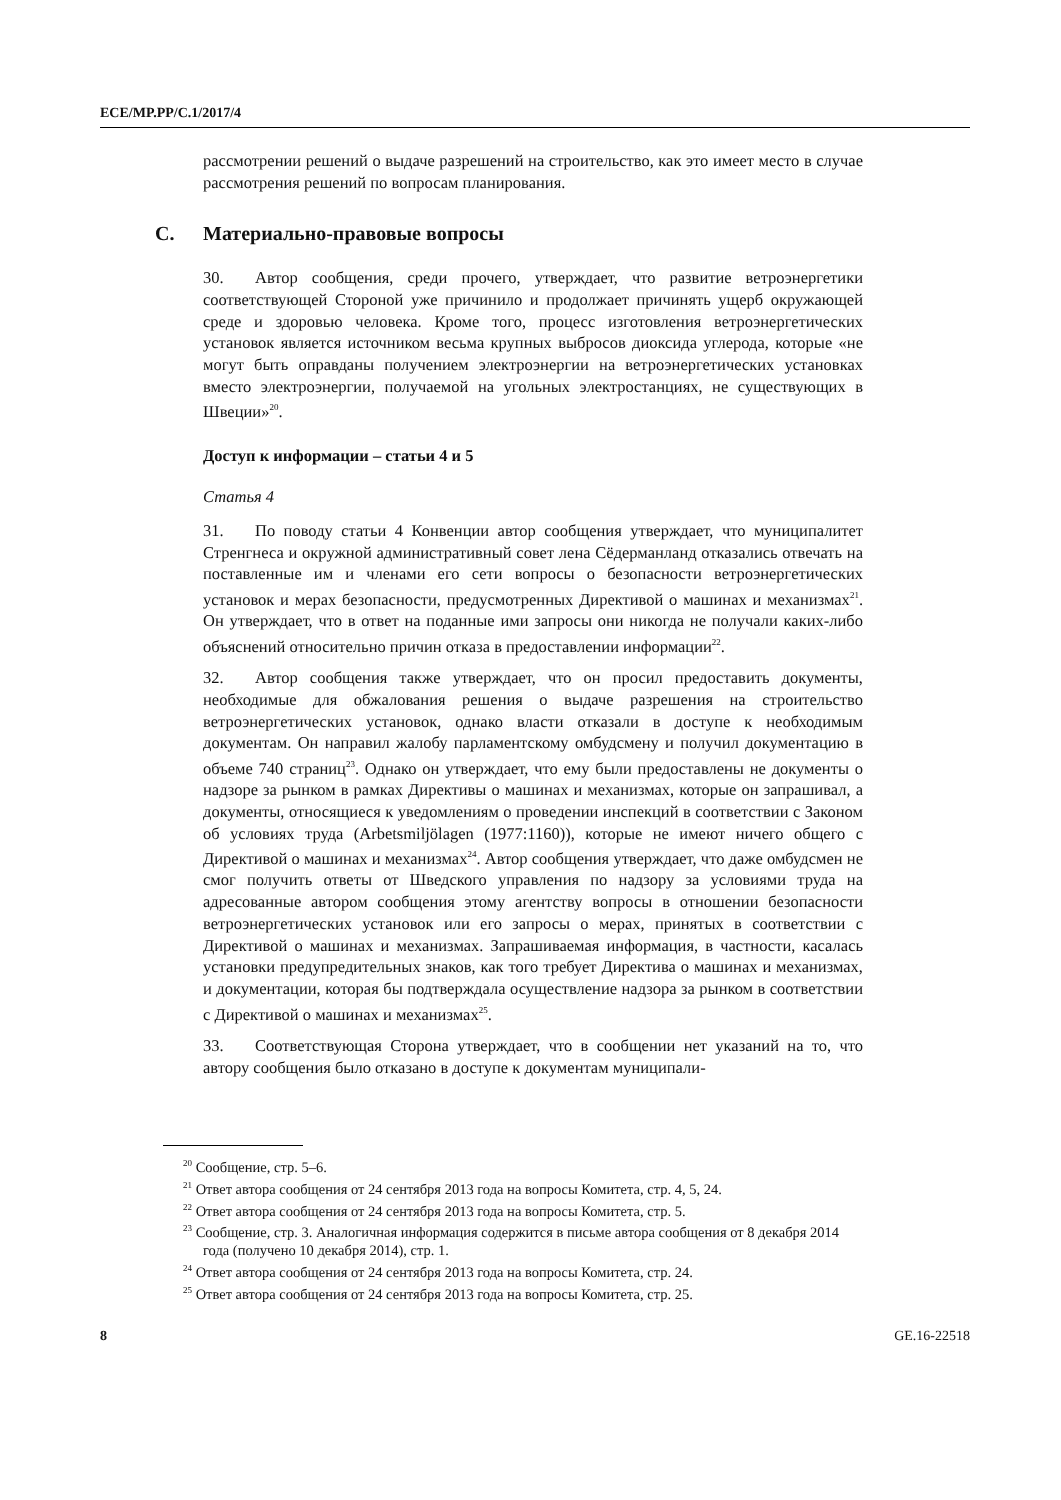ECE/MP.PP/C.1/2017/4
рассмотрении решений о выдаче разрешений на строительство, как это имеет место в случае рассмотрения решений по вопросам планирования.
C. Материально-правовые вопросы
30. Автор сообщения, среди прочего, утверждает, что развитие ветроэнергетики соответствующей Стороной уже причинило и продолжает причинять ущерб окружающей среде и здоровью человека. Кроме того, процесс изготовления ветроэнергетических установок является источником весьма крупных выбросов диоксида углерода, которые «не могут быть оправданы получением электроэнергии на ветроэнергетических установках вместо электроэнергии, получаемой на угольных электростанциях, не существующих в Швеции»<sup>20</sup>.
Доступ к информации – статьи 4 и 5
Статья 4
31. По поводу статьи 4 Конвенции автор сообщения утверждает, что муниципалитет Стренгнеса и окружной административный совет лена Сёдерманланд отказались отвечать на поставленные им и членами его сети вопросы о безопасности ветроэнергетических установок и мерах безопасности, предусмотренных Директивой о машинах и механизмах<sup>21</sup>. Он утверждает, что в ответ на поданные ими запросы они никогда не получали каких-либо объяснений относительно причин отказа в предоставлении информации<sup>22</sup>.
32. Автор сообщения также утверждает, что он просил предоставить документы, необходимые для обжалования решения о выдаче разрешения на строительство ветроэнергетических установок, однако власти отказали в доступе к необходимым документам. Он направил жалобу парламентскому омбудсмену и получил документацию в объеме 740 страниц<sup>23</sup>. Однако он утверждает, что ему были предоставлены не документы о надзоре за рынком в рамках Директивы о машинах и механизмах, которые он запрашивал, а документы, относящиеся к уведомлениям о проведении инспекций в соответствии с Законом об условиях труда (Arbetsmiljölagen (1977:1160)), которые не имеют ничего общего с Директивой о машинах и механизмах<sup>24</sup>. Автор сообщения утверждает, что даже омбудсмен не смог получить ответы от Шведского управления по надзору за условиями труда на адресованные автором сообщения этому агентству вопросы в отношении безопасности ветроэнергетических установок или его запросы о мерах, принятых в соответствии с Директивой о машинах и механизмах. Запрашиваемая информация, в частности, касалась установки предупредительных знаков, как того требует Директива о машинах и механизмах, и документации, которая бы подтверждала осуществление надзора за рынком в соответствии с Директивой о машинах и механизмах<sup>25</sup>.
33. Соответствующая Сторона утверждает, что в сообщении нет указаний на то, что автору сообщения было отказано в доступе к документам муниципали-
<sup>20</sup> Сообщение, стр. 5–6.
<sup>21</sup> Ответ автора сообщения от 24 сентября 2013 года на вопросы Комитета, стр. 4, 5, 24.
<sup>22</sup> Ответ автора сообщения от 24 сентября 2013 года на вопросы Комитета, стр. 5.
<sup>23</sup> Сообщение, стр. 3. Аналогичная информация содержится в письме автора сообщения от 8 декабря 2014 года (получено 10 декабря 2014), стр. 1.
<sup>24</sup> Ответ автора сообщения от 24 сентября 2013 года на вопросы Комитета, стр. 24.
<sup>25</sup> Ответ автора сообщения от 24 сентября 2013 года на вопросы Комитета, стр. 25.
8 GE.16-22518